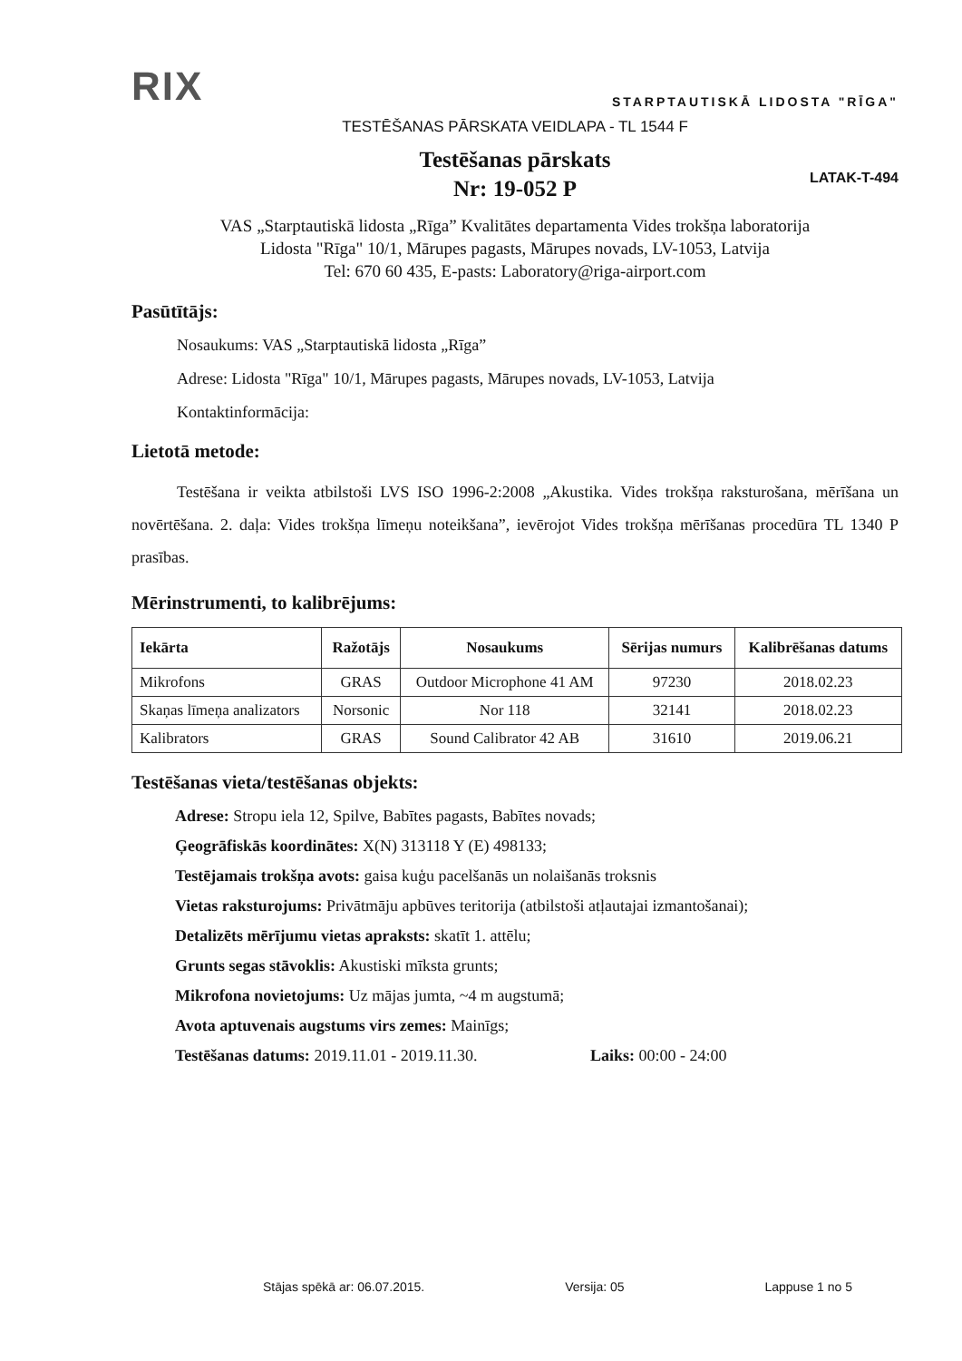RIX
STARPTAUTISKĀ LIDOSTA "RĪGA"
TESTĒŠANAS PĀRSKATA VEIDLAPA - TL 1544 F
Testēšanas pārskats
Nr: 19-052 P
LATAK-T-494
VAS „Starptautiskā lidosta „Rīga” Kvalitātes departamenta Vides trokšņa laboratorija
Lidosta "Rīga" 10/1, Mārupes pagasts, Mārupes novads, LV-1053, Latvija
Tel: 670 60 435, E-pasts: Laboratory@riga-airport.com
Pasūtītājs:
Nosaukums: VAS „Starptautiskā lidosta „Rīga”
Adrese: Lidosta "Rīga" 10/1, Mārupes pagasts, Mārupes novads, LV-1053, Latvija
Kontaktinformācija:
Lietotā metode:
Testēšana ir veikta atbilstoši LVS ISO 1996-2:2008 „Akustika. Vides trokšņa raksturošana, mērīšana un novērtēšana. 2. daļa: Vides trokšņa līmeņu noteikšana”, ievērojot Vides trokšņa mērīšanas procedūra TL 1340 P prasības.
Mērinstrumenti, to kalibrējums:
| Iekārta | Ražotājs | Nosaukums | Sērijas numurs | Kalibrēšanas datums |
| --- | --- | --- | --- | --- |
| Mikrofons | GRAS | Outdoor Microphone 41 AM | 97230 | 2018.02.23 |
| Skaņas līmeņa analizators | Norsonic | Nor 118 | 32141 | 2018.02.23 |
| Kalibrators | GRAS | Sound Calibrator 42 AB | 31610 | 2019.06.21 |
Testēšanas vieta/testēšanas objekts:
Adrese: Stropu iela 12, Spilve, Babītes pagasts, Babītes novads;
Ģeogrāfiskās koordinātes: X(N) 313118 Y (E) 498133;
Testējamais trokšņa avots: gaisa kuģu pacelšanās un nolaišanās troksnis
Vietas raksturojums: Privātmāju apbūves teritorija (atbilstoši atļautajai izmantošanai);
Detalizēts mērījumu vietas apraksts: skatīt 1. attēlu;
Grunts segas stāvoklis: Akustiski mīksta grunts;
Mikrofona novietojums: Uz mājas jumta, ~4 m augstumā;
Avota aptuvenais augstums virs zemes: Mainīgs;
Testēšanas datums: 2019.11.01 - 2019.11.30. Laiks: 00:00 - 24:00
Stājas spēkā ar: 06.07.2015. Versija: 05 Lappuse 1 no 5